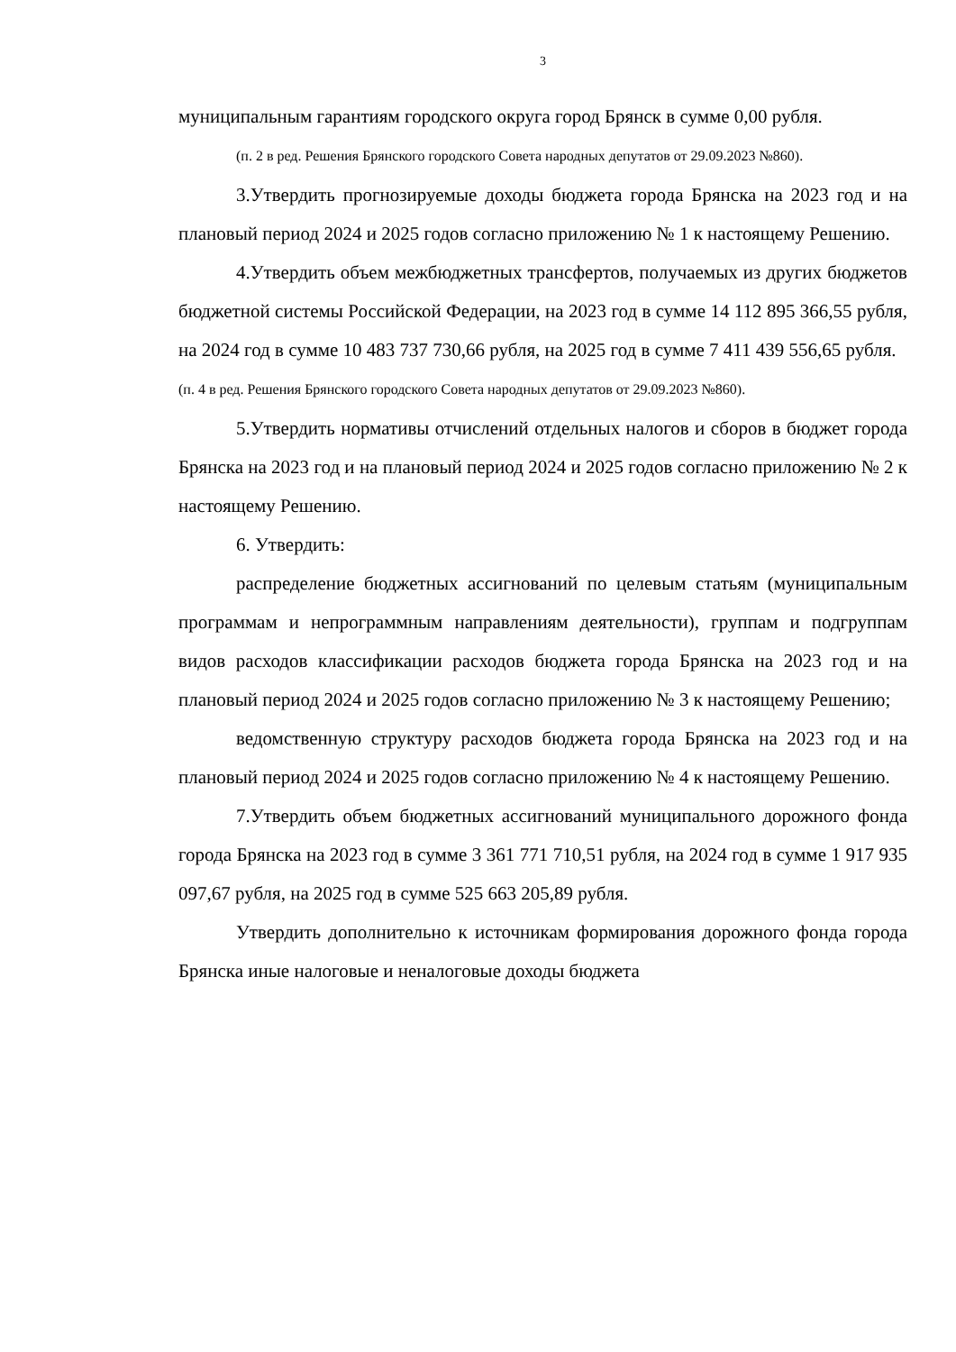3
муниципальным гарантиям городского округа город Брянск в сумме 0,00 рубля.
(п. 2 в ред. Решения Брянского городского Совета народных депутатов от 29.09.2023 №860).
3.Утвердить прогнозируемые доходы бюджета города Брянска на 2023 год и на плановый период 2024 и 2025 годов согласно приложению № 1 к настоящему Решению.
4.Утвердить объем межбюджетных трансфертов, получаемых из других бюджетов бюджетной системы Российской Федерации, на 2023 год в сумме 14 112 895 366,55 рубля, на 2024 год в сумме 10 483 737 730,66 рубля, на 2025 год в сумме 7 411 439 556,65 рубля.
(п. 4 в ред. Решения Брянского городского Совета народных депутатов от 29.09.2023 №860).
5.Утвердить нормативы отчислений отдельных налогов и сборов в бюджет города Брянска на 2023 год и на плановый период 2024 и 2025 годов согласно приложению № 2 к настоящему Решению.
6. Утвердить:
распределение бюджетных ассигнований по целевым статьям (муниципальным программам и непрограммным направлениям деятельности), группам и подгруппам видов расходов классификации расходов бюджета города Брянска на 2023 год и на плановый период 2024 и 2025 годов согласно приложению № 3 к настоящему Решению;
ведомственную структуру расходов бюджета города Брянска на 2023 год и на плановый период 2024 и 2025 годов согласно приложению № 4 к настоящему Решению.
7.Утвердить объем бюджетных ассигнований муниципального дорожного фонда города Брянска на 2023 год в сумме 3 361 771 710,51 рубля, на 2024 год в сумме 1 917 935 097,67 рубля, на 2025 год в сумме 525 663 205,89 рубля.
Утвердить дополнительно к источникам формирования дорожного фонда города Брянска иные налоговые и неналоговые доходы бюджета